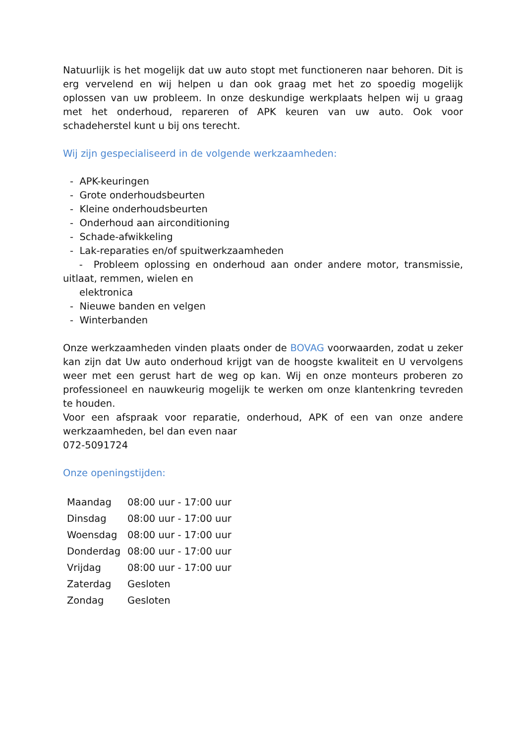Natuurlijk is het mogelijk dat uw auto stopt met functioneren naar behoren. Dit is erg vervelend en wij helpen u dan ook graag met het zo spoedig mogelijk oplossen van uw probleem. In onze deskundige werkplaats helpen wij u graag met het onderhoud, repareren of APK keuren van uw auto. Ook voor schadeherstel kunt u bij ons terecht.
Wij zijn gespecialiseerd in de volgende werkzaamheden:
- APK-keuringen
- Grote onderhoudsbeurten
- Kleine onderhoudsbeurten
- Onderhoud aan airconditioning
- Schade-afwikkeling
- Lak-reparaties en/of spuitwerkzaamheden
- Probleem oplossing en onderhoud aan onder andere motor, transmissie, uitlaat, remmen, wielen en
elektronica
- Nieuwe banden en velgen
- Winterbanden
Onze werkzaamheden vinden plaats onder de BOVAG voorwaarden, zodat u zeker kan zijn dat Uw auto onderhoud krijgt van de hoogste kwaliteit en U vervolgens weer met een gerust hart de weg op kan. Wij en onze monteurs proberen zo professioneel en nauwkeurig mogelijk te werken om onze klantenkring tevreden te houden.
Voor een afspraak voor reparatie, onderhoud, APK of een van onze andere werkzaamheden, bel dan even naar
072-5091724
Onze openingstijden:
| Maandag | 08:00 uur - 17:00 uur |
| Dinsdag | 08:00 uur - 17:00 uur |
| Woensdag | 08:00 uur - 17:00 uur |
| Donderdag | 08:00 uur - 17:00 uur |
| Vrijdag | 08:00 uur - 17:00 uur |
| Zaterdag | Gesloten |
| Zondag | Gesloten |